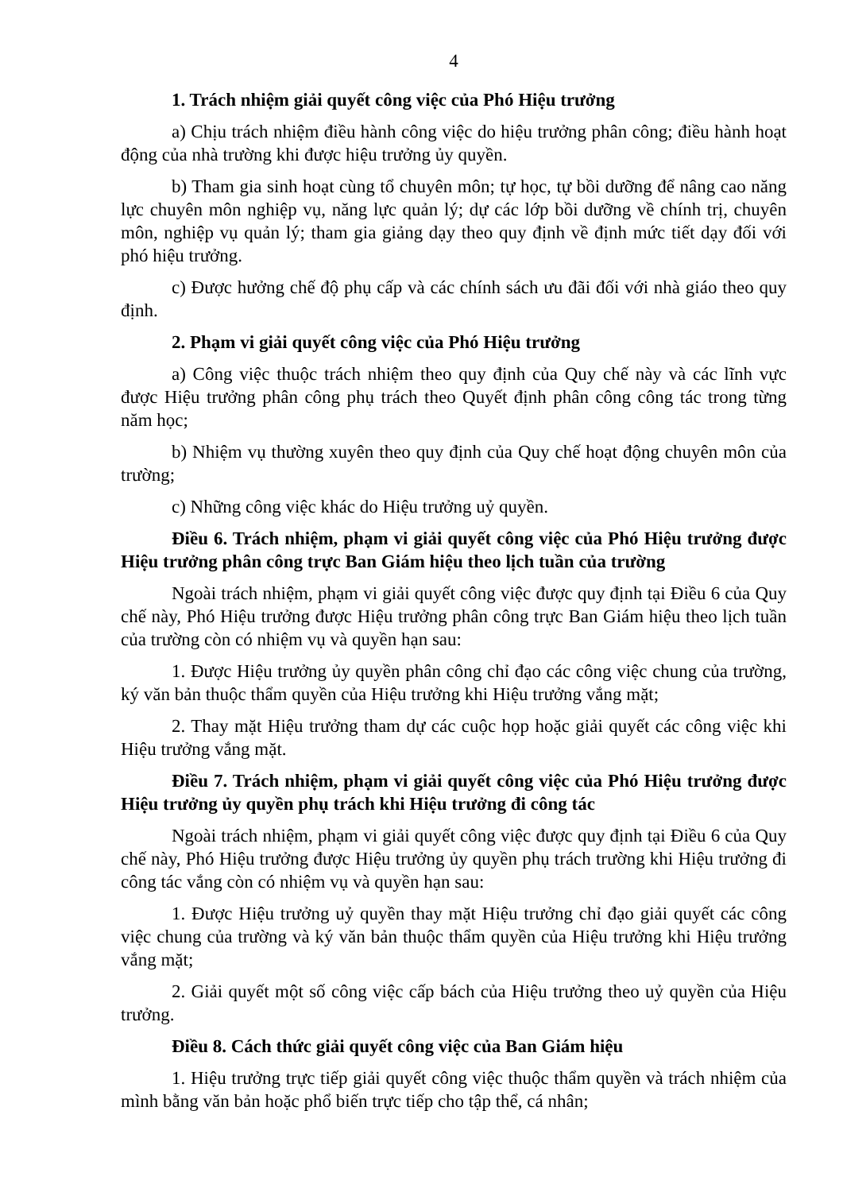4
1. Trách nhiệm giải quyết công việc của Phó Hiệu trưởng
a) Chịu trách nhiệm điều hành công việc do hiệu trưởng phân công; điều hành hoạt động của nhà trường khi được hiệu trưởng ủy quyền.
b) Tham gia sinh hoạt cùng tổ chuyên môn; tự học, tự bồi dưỡng để nâng cao năng lực chuyên môn nghiệp vụ, năng lực quản lý; dự các lớp bồi dưỡng về chính trị, chuyên môn, nghiệp vụ quản lý; tham gia giảng dạy theo quy định về định mức tiết dạy đối với phó hiệu trưởng.
c) Được hưởng chế độ phụ cấp và các chính sách ưu đãi đối với nhà giáo theo quy định.
2. Phạm vi giải quyết công việc của Phó Hiệu trưởng
a) Công việc thuộc trách nhiệm theo quy định của Quy chế này và các lĩnh vực được Hiệu trưởng phân công phụ trách theo Quyết định phân công công tác trong từng năm học;
b) Nhiệm vụ thường xuyên theo quy định của Quy chế hoạt động chuyên môn của trường;
c) Những công việc khác do Hiệu trưởng uỷ quyền.
Điều 6. Trách nhiệm, phạm vi giải quyết công việc của Phó Hiệu trưởng được Hiệu trưởng phân công trực Ban Giám hiệu theo lịch tuần của trường
Ngoài trách nhiệm, phạm vi giải quyết công việc được quy định tại Điều 6 của Quy chế này, Phó Hiệu trưởng được Hiệu trưởng phân công trực Ban Giám hiệu theo lịch tuần của trường còn có nhiệm vụ và quyền hạn sau:
1. Được Hiệu trưởng ủy quyền phân công chỉ đạo các công việc chung của trường, ký văn bản thuộc thẩm quyền của Hiệu trưởng khi Hiệu trưởng vắng mặt;
2. Thay mặt Hiệu trưởng tham dự các cuộc họp hoặc giải quyết các công việc khi Hiệu trưởng vắng mặt.
Điều 7. Trách nhiệm, phạm vi giải quyết công việc của Phó Hiệu trưởng được Hiệu trưởng ủy quyền phụ trách khi Hiệu trưởng đi công tác
Ngoài trách nhiệm, phạm vi giải quyết công việc được quy định tại Điều 6 của Quy chế này, Phó Hiệu trưởng được Hiệu trưởng ủy quyền phụ trách trường khi Hiệu trưởng đi công tác vắng còn có nhiệm vụ và quyền hạn sau:
1. Được Hiệu trưởng uỷ quyền thay mặt Hiệu trưởng chỉ đạo giải quyết các công việc chung của trường và ký văn bản thuộc thẩm quyền của Hiệu trưởng khi Hiệu trưởng vắng mặt;
2. Giải quyết một số công việc cấp bách của Hiệu trưởng theo uỷ quyền của Hiệu trưởng.
Điều 8. Cách thức giải quyết công việc của Ban Giám hiệu
1. Hiệu trưởng trực tiếp giải quyết công việc thuộc thẩm quyền và trách nhiệm của mình bằng văn bản hoặc phổ biến trực tiếp cho tập thể, cá nhân;